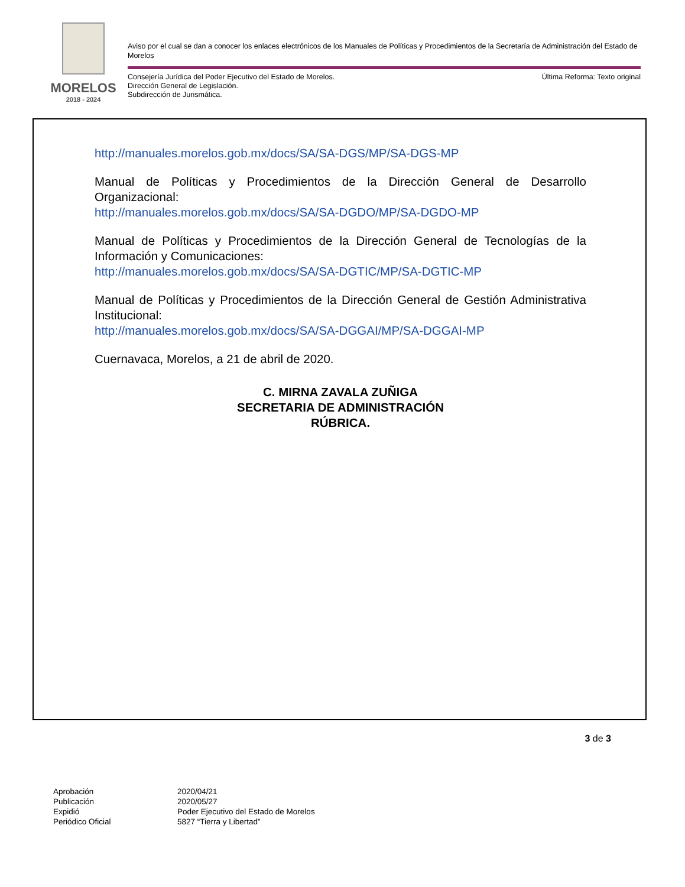MORELOS
2018 - 2024
Aviso por el cual se dan a conocer los enlaces electrónicos de los Manuales de Políticas y Procedimientos de la Secretaría de Administración del Estado de Morelos
Consejería Jurídica del Poder Ejecutivo del Estado de Morelos.
Dirección General de Legislación.
Subdirección de Jurismática.
Última Reforma: Texto original
http://manuales.morelos.gob.mx/docs/SA/SA-DGS/MP/SA-DGS-MP
Manual de Políticas y Procedimientos de la Dirección General de Desarrollo Organizacional:
http://manuales.morelos.gob.mx/docs/SA/SA-DGDO/MP/SA-DGDO-MP
Manual de Políticas y Procedimientos de la Dirección General de Tecnologías de la Información y Comunicaciones:
http://manuales.morelos.gob.mx/docs/SA/SA-DGTIC/MP/SA-DGTIC-MP
Manual de Políticas y Procedimientos de la Dirección General de Gestión Administrativa Institucional:
http://manuales.morelos.gob.mx/docs/SA/SA-DGGAI/MP/SA-DGGAI-MP
Cuernavaca, Morelos, a 21 de abril de 2020.
C. MIRNA ZAVALA ZUÑIGA
SECRETARIA DE ADMINISTRACIÓN
RÚBRICA.
3 de 3
Aprobación
Publicación
Expidió
Periódico Oficial
2020/04/21
2020/05/27
Poder Ejecutivo del Estado de Morelos
5827 “Tierra y Libertad”